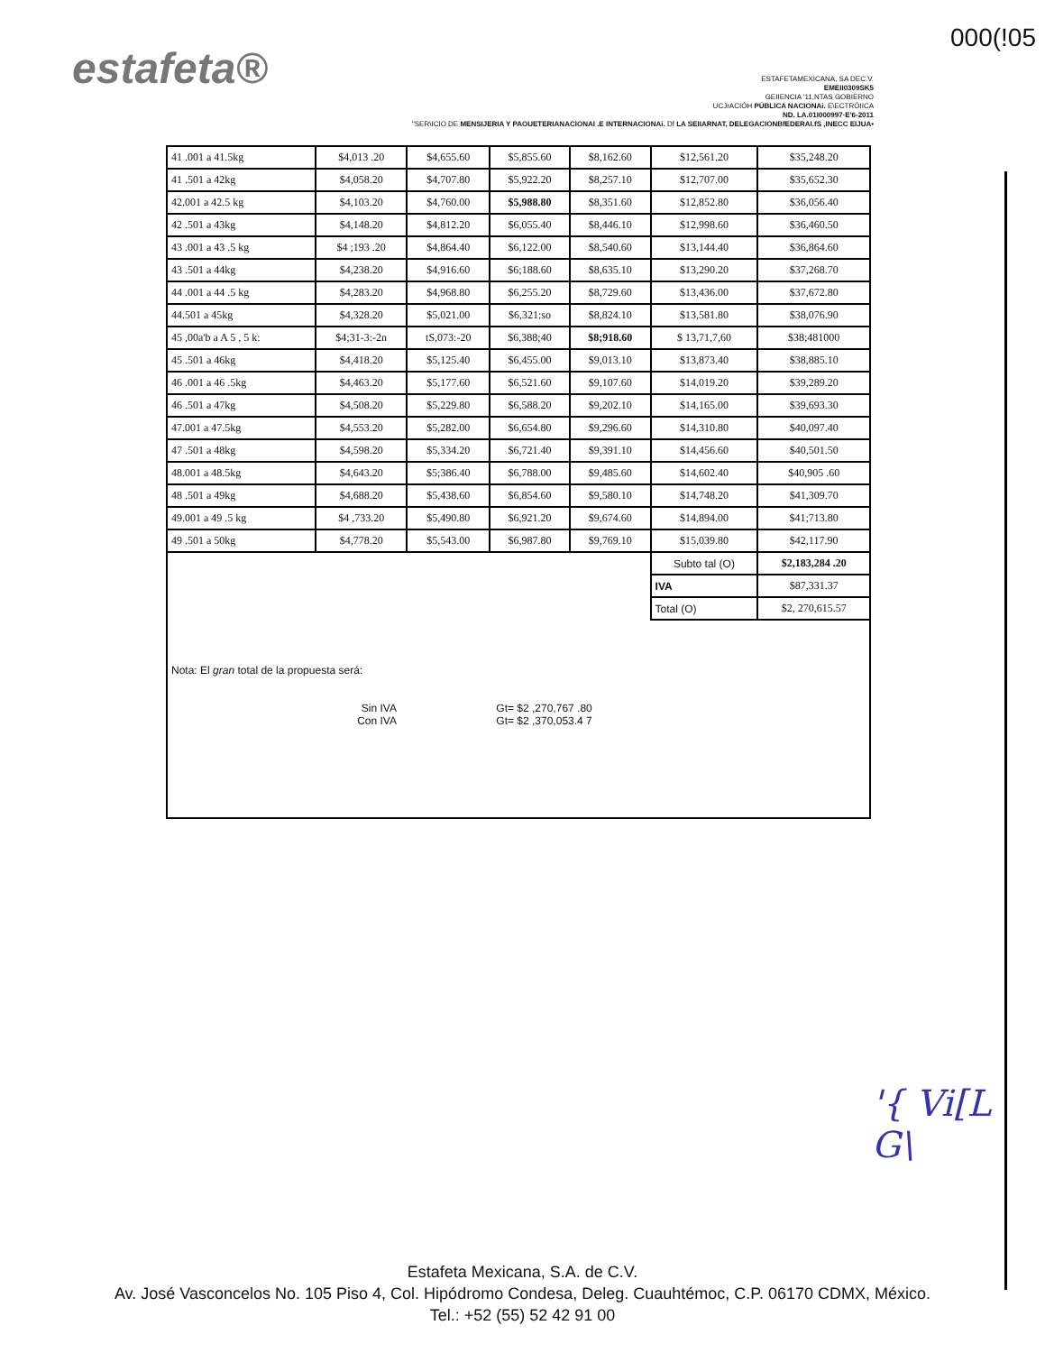000(!05
estafeta®
ESTAFETAMEXICANA, SA DEC.V.
EMEII0309SK5
GEIIENCIA '11,NTAS GOBIERNO
UCJrACIÓH PÚBLICA NACIONAi. E\ECTRÓIICA
ND. LA.01I000997·E'6-2011
"SER\ICIO DE MENSIJERIA Y PAOUETERIANACIONAI .E INTERNACIONAi. Df LA SEIIARNAT, DELEGACIONBfEDERAI.fS ,INECC EIJUA•
| 41 .001 a 41.5kg | $4,013 .20 | $4,655.60 | $5,855.60 | $8,162.60 | $12,561.20 | $35,248.20 |
| 41 .501 a 42kg | $4,058.20 | $4,707.80 | $5,922.20 | $8,257.10 | $12,707.00 | $35,652.30 |
| 42.001 a 42.5 kg | $4,103.20 | $4,760.00 | $5,988.80 | $8,351.60 | $12,852.80 | $36,056.40 |
| 42 .501 a 43kg | $4,148.20 | $4,812.20 | $6,055.40 | $8,446.10 | $12,998.60 | $36,460.50 |
| 43 .001 a 43 .5 kg | $4 ;193 .20 | $4,864.40 | $6,122.00 | $8,540.60 | $13,144.40 | $36,864.60 |
| 43 .501 a 44kg | $4,238.20 | $4,916.60 | $6;188.60 | $8,635.10 | $13,290.20 | $37,268.70 |
| 44 .001 a 44 .5 kg | $4,283.20 | $4,968.80 | $6,255.20 | $8,729.60 | $13,436.00 | $37,672.80 |
| 44.501 a 45kg | $4,328.20 | $5,021.00 | $6,321:so | $8,824.10 | $13,581.80 | $38,076.90 |
| 45 ,00a'b a A 5 , 5 k: | $4;31-3:-2n | tS,073:-20 | $6,388;40 | $8;918.60 | $ 13,71,7,60 | $38;481000 |
| 45 .501 a 46kg | $4,418.20 | $5,125.40 | $6,455.00 | $9,013.10 | $13,873.40 | $38,885.10 |
| 46 .001 a 46 .5kg | $4,463.20 | $5,177.60 | $6,521.60 | $9,107.60 | $14,019.20 | $39,289.20 |
| 46 .501 a 47kg | $4,508.20 | $5,229.80 | $6,588.20 | $9,202.10 | $14,165.00 | $39,693.30 |
| 47.001 a 47.5kg | $4,553.20 | $5,282.00 | $6,654.80 | $9,296.60 | $14,310.80 | $40,097.40 |
| 47 .501 a 48kg | $4,598.20 | $5,334.20 | $6,721.40 | $9,391.10 | $14,456.60 | $40,501.50 |
| 48.001 a 48.5kg | $4,643.20 | $5;386.40 | $6,788.00 | $9,485.60 | $14,602.40 | $40,905 .60 |
| 48 .501 a 49kg | $4,688.20 | $5,438.60 | $6,854.60 | $9,580.10 | $14,748.20 | $41,309.70 |
| 49.001 a 49 .5 kg | $4 ,733.20 | $5,490.80 | $6,921.20 | $9,674.60 | $14,894.00 | $41;713.80 |
| 49 .501 a 50kg | $4,778.20 | $5,543.00 | $6,987.80 | $9,769.10 | $15,039.80 | $42,117.90 |
| | | | | | Subto tal (O) | $2,183,284 .20 |
| | | | | | IVA | $87,331.37 |
| | | | | | Total (O) | $2, 270,615.57 |
| Nota: El gran total de la propuesta será: Sin IVA Gt= $2 ,270,767 .80 Con IVA Gt= $2 ,370,053.4 7 | | | | | | |
'{ Vi[L
G\
Estafeta Mexicana, S.A. de C.V.
Av. José Vasconcelos No. 105 Piso 4, Col. Hipódromo Condesa, Deleg. Cuauhtémoc, C.P. 06170 CDMX, México.
Tel.: +52 (55) 52 42 91 00